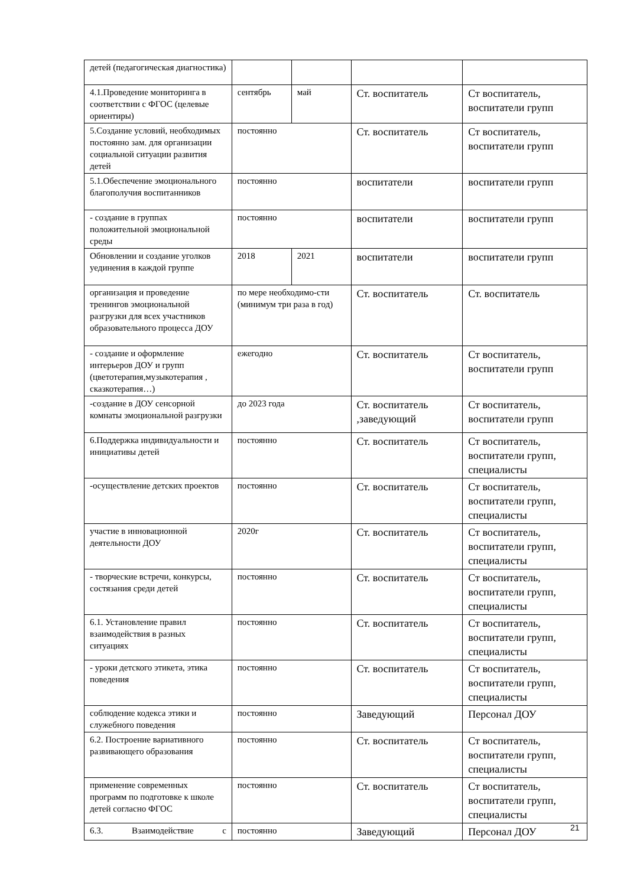| детей (педагогическая диагностика) | | | | |
| 4.1.Проведение мониторинга в соответствии с ФГОС (целевые ориентиры) | сентябрь | май | Ст. воспитатель | Ст воспитатель, воспитатели групп |
| 5.Создание условий, необходимых постоянно зам. для организации социальной ситуации развития детей | постоянно | | Ст. воспитатель | Ст воспитатель, воспитатели групп |
| 5.1.Обеспечение эмоционального благополучия воспитанников | постоянно | | воспитатели | воспитатели групп |
| - создание в группах положительной эмоциональной среды | постоянно | | воспитатели | воспитатели групп |
| Обновлении и создание уголков уединения в каждой группе | 2018 | 2021 | воспитатели | воспитатели групп |
| организация и проведение тренингов эмоциональной разгрузки для всех участников образовательного процесса ДОУ | по мере необходимо-сти (минимум три раза в год) | | Ст. воспитатель | Ст. воспитатель |
| - создание и оформление интерьеров ДОУ и групп (цветотерапия,музыкотерапия , сказкотерапия…) | ежегодно | | Ст. воспитатель | Ст воспитатель, воспитатели групп |
| -создание в ДОУ сенсорной комнаты эмоциональной разгрузки | до 2023 года | | Ст. воспитатель ,заведующий | Ст воспитатель, воспитатели групп |
| 6.Поддержка индивидуальности и инициативы детей | постоянно | | Ст. воспитатель | Ст воспитатель, воспитатели групп, специалисты |
| -осуществление детских проектов | постоянно | | Ст. воспитатель | Ст воспитатель, воспитатели групп, специалисты |
| участие в инновационной деятельности ДОУ | 2020г | | Ст. воспитатель | Ст воспитатель, воспитатели групп, специалисты |
| - творческие встречи, конкурсы, состязания среди детей | постоянно | | Ст. воспитатель | Ст воспитатель, воспитатели групп, специалисты |
| 6.1. Установление правил взаимодействия в разных ситуациях | постоянно | | Ст. воспитатель | Ст воспитатель, воспитатели групп, специалисты |
| - уроки детского этикета, этика поведения | постоянно | | Ст. воспитатель | Ст воспитатель, воспитатели групп, специалисты |
| соблюдение кодекса этики и служебного поведения | постоянно | | Заведующий | Персонал ДОУ |
| 6.2. Построение вариативного развивающего образования | постоянно | | Ст. воспитатель | Ст воспитатель, воспитатели групп, специалисты |
| применение современных программ по подготовке к школе детей согласно ФГОС | постоянно | | Ст. воспитатель | Ст воспитатель, воспитатели групп, специалисты |
| 6.3. Взаимодействие с | постоянно | | Заведующий | Персонал ДОУ |
21